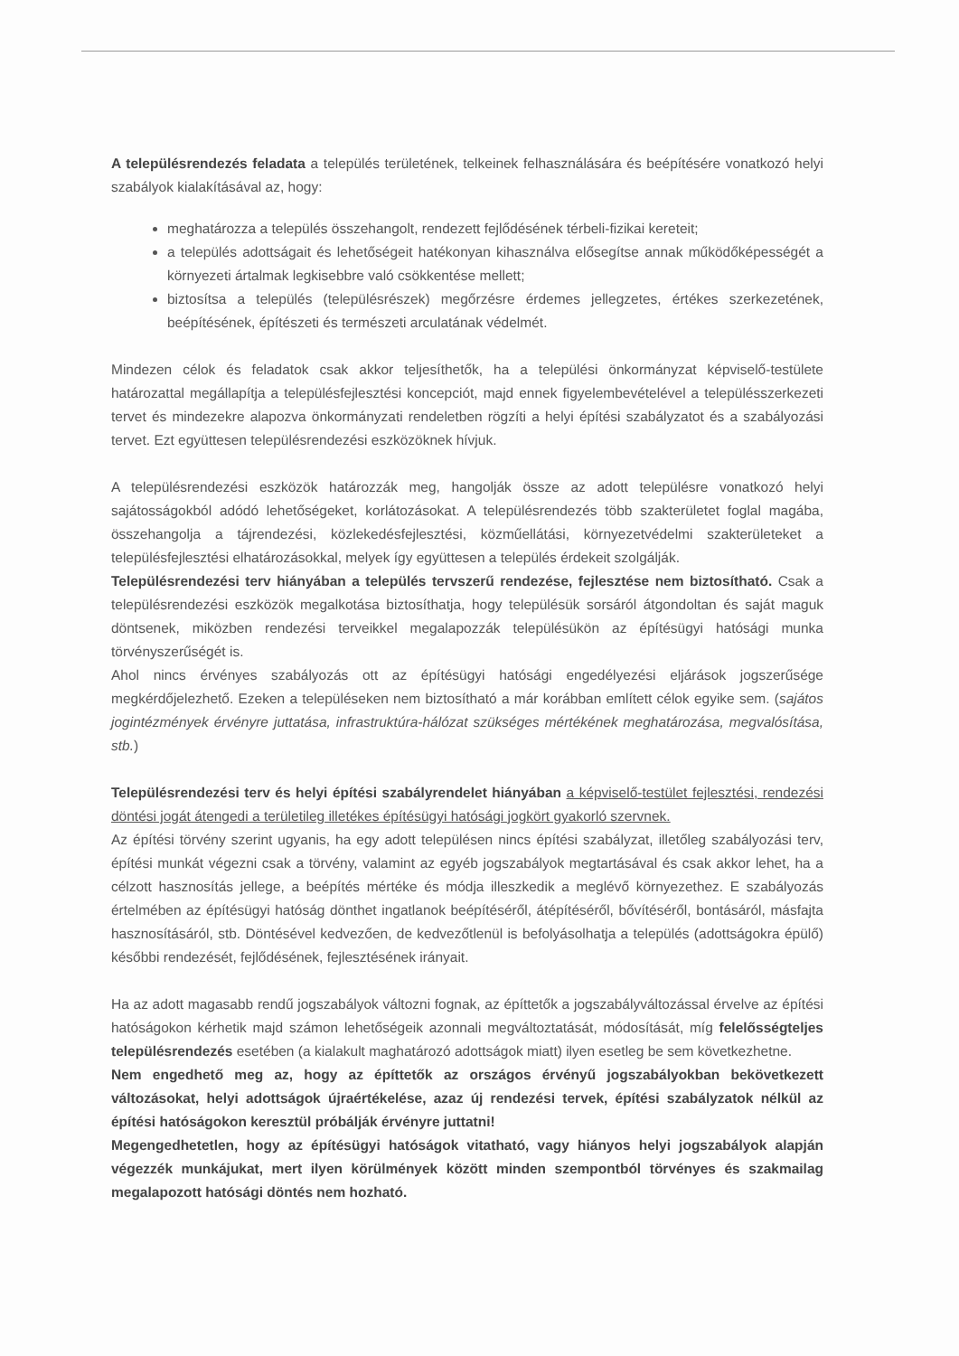A településrendezés feladata a település területének, telkeinek felhasználására és beépítésére vonatkozó helyi szabályok kialakításával az, hogy:
meghatározza a település összehangolt, rendezett fejlődésének térbeli-fizikai kereteit;
a település adottságait és lehetőségeit hatékonyan kihasználva elősegítse annak működőképességét a környezeti ártalmak legkisebbre való csökkentése mellett;
biztosítsa a település (településrészek) megőrzésre érdemes jellegzetes, értékes szerkezetének, beépítésének, építészeti és természeti arculatának védelmét.
Mindezen célok és feladatok csak akkor teljesíthetők, ha a települési önkormányzat képviselő-testülete határozattal megállapítja a településfejlesztési koncepciót, majd ennek figyelembevételével a településszerkezeti tervet és mindezekre alapozva önkormányzati rendeletben rögzíti a helyi építési szabályzatot és a szabályozási tervet. Ezt együttesen településrendezési eszközöknek hívjuk.
A településrendezési eszközök határozzák meg, hangolják össze az adott településre vonatkozó helyi sajátosságokból adódó lehetőségeket, korlátozásokat. A településrendezés több szakterületet foglal magába, összehangolja a tájrendezési, közlekedésfejlesztési, közműellátási, környezetvédelmi szakterületeket a településfejlesztési elhatározásokkal, melyek így együttesen a település érdekeit szolgálják.
Településrendezési terv hiányában a település tervszerű rendezése, fejlesztése nem biztosítható. Csak a településrendezési eszközök megalkotása biztosíthatja, hogy településük sorsáról átgondoltan és saját maguk döntsenek, miközben rendezési terveikkel megalapozzák településükön az építésügyi hatósági munka törvényszerűségét is.
Ahol nincs érvényes szabályozás ott az építésügyi hatósági engedélyezési eljárások jogszerűsége megkérdőjelezhető. Ezeken a településeken nem biztosítható a már korábban említett célok egyike sem. (sajátos jogintézmények érvényre juttatása, infrastruktúra-hálózat szükséges mértékének meghatározása, megvalósítása, stb.)
Településrendezési terv és helyi építési szabályrendelet hiányában a képviselő-testület fejlesztési, rendezési döntési jogát átengedi a területileg illetékes építésügyi hatósági jogkört gyakorló szervnek.
Az építési törvény szerint ugyanis, ha egy adott településen nincs építési szabályzat, illetőleg szabályozási terv, építési munkát végezni csak a törvény, valamint az egyéb jogszabályok megtartásával és csak akkor lehet, ha a célzott hasznosítás jellege, a beépítés mértéke és módja illeszkedik a meglévő környezethez. E szabályozás értelmében az építésügyi hatóság dönthet ingatlanok beépítéséről, átépítéséről, bővítéséről, bontásáról, másfajta hasznosításáról, stb. Döntésével kedvezően, de kedvezőtlenül is befolyásolhatja a település (adottságokra épülő) későbbi rendezését, fejlődésének, fejlesztésének irányait.
Ha az adott magasabb rendű jogszabályok változni fognak, az építtetők a jogszabályváltozással érvelve az építési hatóságokon kérhetik majd számon lehetőségeik azonnali megváltoztatását, módosítását, míg felelősségteljes településrendezés esetében (a kialakult maghatározó adottságok miatt) ilyen esetleg be sem következhetne.
Nem engedhető meg az, hogy az építtetők az országos érvényű jogszabályokban bekövetkezett változásokat, helyi adottságok újraértékelése, azaz új rendezési tervek, építési szabályzatok nélkül az építési hatóságokon keresztül próbálják érvényre juttatni!
Megengedhetetlen, hogy az építésügyi hatóságok vitatható, vagy hiányos helyi jogszabályok alapján végezzék munkájukat, mert ilyen körülmények között minden szempontból törvényes és szakmailag megalapozott hatósági döntés nem hozható.